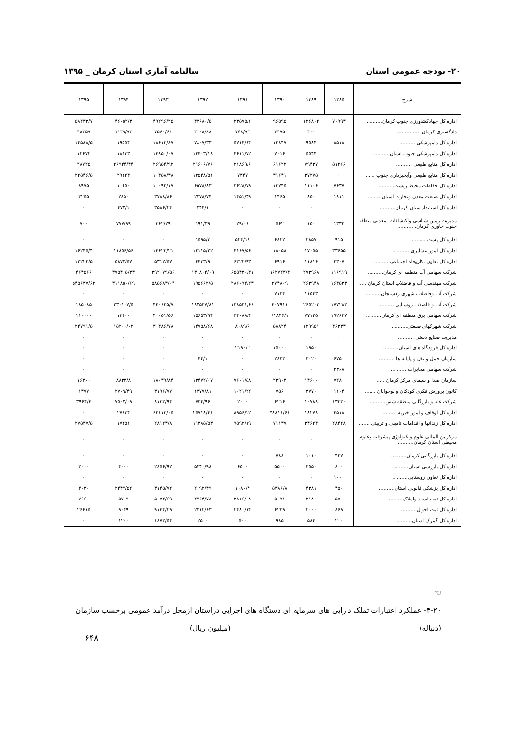۲۰- بودجه عمومی استان سالنامه آماری استان کرمان _ ۱۳۹۵
| شرح | ۱۳۸۵ | ۱۳۸۹ | ۱۳۹۰ | ۱۳۹۱ | ۱۳۹۲ | ۱۳۹۳ | ۱۳۹۴ | ۱۳۹۵ |
| --- | --- | --- | --- | --- | --- | --- | --- | --- |
| اداره کل جهادکشاورزی جنوب کرمان.......... | ۷۰۹۹۳ | ۱۲۶۸۰۲ | ۹۶۵۹۵ | ۲۳۵۷۵/۱ | ۴۳۶۸۰/۵ | ۴۹۲۹۶/۲۵ | ۴۶۰۵۲/۳ | ۵۸۲۳۳/۷ |
| دادگستری کرمان ............... | ۰ | ۴۰۰ | ۷۴۹۵ | ۷۴۸/۷۳ | ۳۱۰۸/۸۸ | ۷۵۶۰/۶۱ | ۱۱۳۹/۷۳ | ۴۸۳۵۷ |
| اداره کل دامپزشکی .......... | ۸۵۱۸ | ۹۵۸۴ | ۱۲۸۴۷ | ۵۷۱۴/۶۴ | ۷۸۰۷/۳۳ | ۱۸۶۱۳/۸۷ | ۱۹۵۵۴ | ۱۴۵۸۸/۵ |
| اداره کل دامپزشکی جنوب استان.......... | ۰ | ۵۵۴۴ | ۷۰۱۶ | ۴۶۱۱/۷۲ | ۱۲۴۰۳/۱۸ | ۱۴۸۵۰/۰۷ | ۱۸۱۳۳ | ۱۲۶۷۲ |
| اداره کل منابع طبیعی .......... | ۵۱۲۶۶ | ۷۹۴۳۷ | ۶۱۶۲۲ | ۲۱۸۶۹/۶ | ۲۱۶۰۶/۷۶ | ۲۶۹۵۴/۹۲ | ۲۶۹۴۴/۴۴ | ۲۸۷۲۵ |
| اداره کل منابع طبیعی وآبخیزداری جنوب ...... | ۰ | ۳۷۲۷۵ | ۳۱۶۴۱ | ۷۳۴۷ | ۱۲۵۴۸/۵۱ | ۱۰۴۵۸/۳۸ | ۲۹۲۲۴ | ۲۲۵۴۶/۵ |
| اداره کل حفاظت محیط زیست.......... | ۷۶۳۷ | ۱۱۱۰۶ | ۱۳۷۴۵ | ۳۶۲۸/۷۹ | ۶۵۷۸/۸۳ | ۱۰۰۹۲/۱۷ | ۱۰۶۵۰ | ۸۹۷۵ |
| اداره کل صنعت،معدن وتجارت استان.......... | ۱۸۱۱ | ۸۵۰ | ۱۴۶۵ | ۱۴۵۱/۴۹ | ۲۳۷۸/۷۴ | ۳۷۸۸/۸۶ | ۲۸۵۰ | ۳۲۵۵ |
| اداره کل استانداراستان کرمان.......... | ۰ | ۰ | ۰ | ۰ | ۳۴۴/۱ | ۳۵۸۶/۲۴ | ۴۷۲/۱ | ۰ |
| مدیریت زمین شناسی واکتشافات .معدنی منطقه جنوب خاوری کرمان. .......... | ۱۳۳۲ | ۱۵۰ | ۵۶۲ | ۲۹/۰۶ | ۱۹۱/۳۹ | ۳۶۲/۲۹ | ۷۷۷/۹۹ | ۷۰۰ |
| اداره کل پست .......... | ۹۱۵ | ۲۸۵۷ | ۶۸۲۲ | ۵۲۴/۱۸ | ۱۵۹۵/۳ | ۰ | ۰ | ۰ |
| اداره کل امور عشایری .......... | ۳۳۶۵۵ | ۱۷۰۵۵ | ۱۸۰۵۸ | ۴۱۶۷/۵۶ | ۱۲۱۱۵/۲۲ | ۱۴۶۲۳/۲۱ | ۱۱۸۵۶/۵۶ | ۱۶۲۴۵/۴ |
| اداره کل تعاون ،کاروفاه اجتماعی.......... | ۲۳۰۷ | ۱۱۸۱۶ | ۶۹۱۶ | ۶۳۲۲/۹۳ | ۴۴۳۳/۹ | ۵۳۱۲/۵۷ | ۵۸۷۳/۵۷ | ۱۲۲۲۲/۵ |
| شرکت سهامی آب منطقه ای کرمان.......... | ۱۱۶۹۱۹ | ۲۷۳۹۶۸ | ۱۶۲۷۲۳/۴ | ۶۵۵۴۳۰/۴۱ | ۱۳۰۸۰۴/۰۹ | ۳۹۲۰۷۹/۵۶ | ۳۷۵۴۰۵/۳۳ | ۴۶۴۵۶۶ |
| شرکت مهندسی آب و فاضلاب استان کرمان ..... | ۱۶۴۵۳۳ | ۲۶۳۹۴۸ | ۲۷۴۸۰۹ | ۲۸۶۰۹۴/۲۳ | ۱۹۵۶۶۲/۵ | ۵۸۵۶۸۳/۰۴ | ۳۱۱۸۵۰/۶۹ | ۵۴۵۶۳۷/۶۲ |
| شرکت آب وفاضلاب شهری رفسنجان.......... | ۰ | ۱۱۵۴۳ | ۷۱۳۴ | ۰ | ۰ | ۰ | ۰ | ۰ |
| شرکت آب و فاضلاب روستایی.......... | ۱۷۷۲۸۳ | ۲۶۵۲۰۳ | ۴۰۷۹۱۱ | ۱۳۸۵۳۱/۶۶ | ۱۸۲۵۳۷/۸۱ | ۴۴۰۶۲۵/۷ | ۲۳۰۱۰۷/۵ | ۱۸۵۰۸۵ |
| شرکت سهامی برق منطقه ای کرمان.......... | ۱۹۲۶۴۷ | ۷۷۱۲۵ | ۶۱۸۴۶/۱ | ۳۴۰۸۸/۴ | ۱۵۶۵۳/۹۴ | ۴۰۰۵۱/۵۶ | ۱۳۴۰۰ | ۱۱۰۰۰۰ |
| شرکت شهرکهای صنعتی.......... | ۴۶۳۳۳ | ۱۲۹۹۵۱ | ۵۸۸۲۴ | ۸۰۸۹/۶ | ۱۴۷۵۸/۶۸ | ۳۰۴۸۶/۷۸ | ۱۵۲۰۰/۰۲ | ۲۴۷۹۱/۵ |
| مدیریت صنایع دستی .......... | ۰ | ۰ | ۰ | ۰ | ۰ | ۰ | ۰ | ۰ |
| اداره کل فرودگاه های استان.......... | ۰ | ۱۹۵۰ | ۱۵۰۰۰ | ۲۱۹۰/۲ | ۰ | ۰ | ۰ | ۰ |
| سازمان حمل و نقل و پایانه ها .......... | ۶۷۵۰ | ۳۰۲۰ | ۲۸۳۳ | ۰ | ۴۴/۱ | ۰ | ۰ | ۰ |
| شرکت سهامی مخابرات .......... | ۲۳۶۸ | ۰ | ۰ | ۰ | ۰ | ۰ | ۰ | ۰ |
| سازمان صدا و سیمای مرکز کرمان ..... | ۷۲۸۰ | ۱۴۶۰۰ | ۲۳۹۰۳ | ۷۶۰۱/۵۸ | ۱۳۴۷۲/۰۷ | ۱۸۰۳۹/۸۴ | ۸۸۳۳/۸ | ۱۶۳۰۰ |
| کانون پرورش فکری کودکان و نوجوانان ....... | ۱۱۰۴ | ۳۷۷۰ | ۷۵۶ | ۱۰۲۱/۲۲ | ۱۳۷۷/۸۱ | ۳۱۹۶/۷۷ | ۲۷۰۹/۴۹ | ۱۳۷۷ |
| شرکت غله و بازرگانی منطقه شش.......... | ۱۳۳۳۰ | ۱۰۷۸۸ | ۶۲۱۶ | ۲۰۰۰ | ۷۳۴/۹۶ | ۸۱۳۳/۹۴ | ۷۵۰۲/۰۹ | ۳۹۶۴/۴ |
| اداره کل اوقاف و امور خیریه.......... | ۴۵۱۸ | ۱۸۲۷۸ | ۴۸۸۱۱/۶۱ | ۸۹۵۶/۲۲ | ۲۵۷۱۸/۴۱ | ۶۲۱۱۳/۰۵ | ۲۷۸۳۴ | ۰ |
| اداره کل زندانها و اقدامات تامینی و تربیتی ....... | ۲۸۴۲۸ | ۳۴۶۲۴ | ۷۱۱۳۷ | ۹۵۹۲/۱۹ | ۱۱۳۸۵/۵۳ | ۲۸۱۲۳/۸ | ۱۷۳۵۱ | ۲۷۵۳۷/۵ |
| مرکزبین المللی علوم وتکنولوژی پیشرفته وعلوم محیطی استان کرمان.......... | ۰ | ۰ | ۰ | ۰ | ۰ | ۰ | ۰ | ۰ |
| اداره کل بازرگانی کرمان.......... | ۴۲۷ | ۱۰۱۰ | ۷۸۸ | ۰ | ۰ | ۰ | ۰ | ۰ |
| اداره کل بازرسی استان.......... | ۸۰۰ | ۳۵۵۰ | ۵۵۰۰ | ۶۵۰۰ | ۵۴۴۰/۹۸ | ۲۸۵۶/۹۲ | ۴۰۰۰ | ۳۰۰۰ |
| اداره کل تعاون روستایی.......... | ۱۰۰۰ | ۰ | ۰ | ۰ | ۰ | ۰ | ۰ | ۰ |
| اداره کل پزشکی قانونی استان.......... | ۴۵۰ | ۴۳۸۱ | ۵۳۸۶/۸ | ۱۰۸۰/۴ | ۲۰۹۲/۴۹ | ۳۱۴۵/۷۲ | ۲۴۴۷/۵۲ | ۴۰۳۰ |
| اداره کل ثبت اسناد واملاک.......... | ۵۵۰ | ۲۱۸۰ | ۵۰۹۱ | ۲۸۱۶/۰۸ | ۲۷۶۴/۷۸ | ۵۰۷۲/۶۹ | ۵۷۰۹ | ۷۶۶۰ |
| اداره کل ثبت احوال.......... | ۸۶۹ | ۲۰۰۰ | ۶۲۳۹ | ۲۴۸۰/۱۴ | ۲۳۱۲/۶۳ | ۹۱۴۴/۲۹ | ۹۰۴۹ | ۲۶۶۱۵ |
| اداره کل گمرک استان.......... | ۲۰۰ | ۵۸۴ | ۹۸۵ | ۵۰۰ | ۲۵۰۰ | ۱۸۷۳/۵۴ | ۱۲۰۰ | ۰ |
☜
۴-۲۰- عملکرد اعتبارات تملک دارایی های سرمایه ای دستگاه های اجرایی دراستان ازمحل درآمد عمومی برحسب سازمان
(دنباله) (میلیون ریال)
۶۴۸